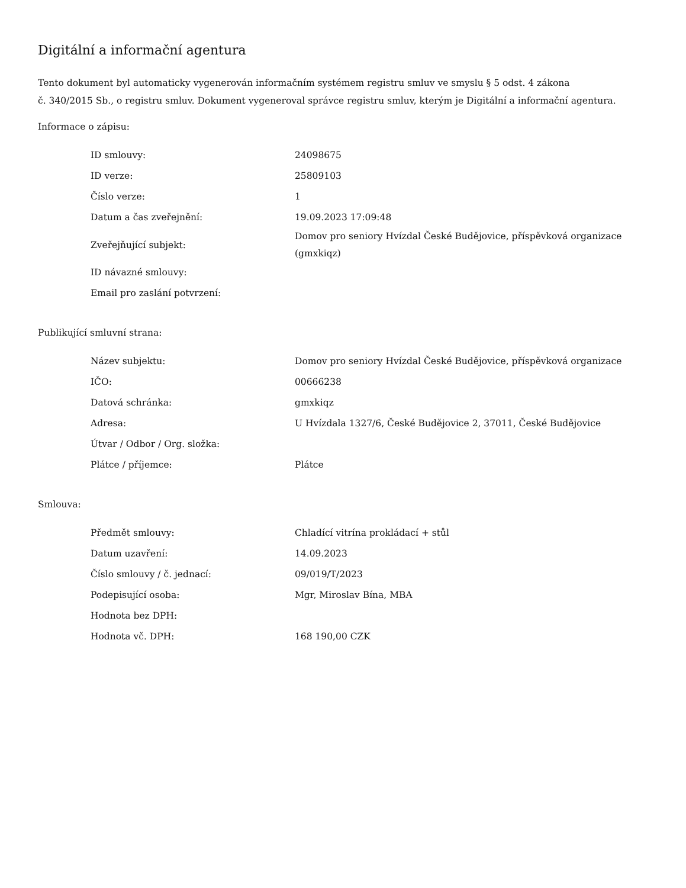Digitální a informační agentura
Tento dokument byl automaticky vygenerován informačním systémem registru smluv ve smyslu § 5 odst. 4 zákona
č. 340/2015 Sb., o registru smluv. Dokument vygeneroval správce registru smluv, kterým je Digitální a informační agentura.
Informace o zápisu:
| ID smlouvy: | 24098675 |
| ID verze: | 25809103 |
| Číslo verze: | 1 |
| Datum a čas zveřejnění: | 19.09.2023 17:09:48 |
| Zveřejňující subjekt: | Domov pro seniory Hvízdal České Budějovice, příspěvková organizace (gmxkiqz) |
| ID návazné smlouvy: | |
| Email pro zaslání potvrzení: | |
Publikující smluvní strana:
| Název subjektu: | Domov pro seniory Hvízdal České Budějovice, příspěvková organizace |
| IČO: | 00666238 |
| Datová schránka: | gmxkiqz |
| Adresa: | U Hvízdala 1327/6, České Budějovice 2, 37011, České Budějovice |
| Útvar / Odbor / Org. složka: | |
| Plátce / příjemce: | Plátce |
Smlouva:
| Předmět smlouvy: | Chladící vitrína prokládací + stůl |
| Datum uzavření: | 14.09.2023 |
| Číslo smlouvy / č. jednací: | 09/019/T/2023 |
| Podepisující osoba: | Mgr, Miroslav Bína, MBA |
| Hodnota bez DPH: | |
| Hodnota vč. DPH: | 168 190,00 CZK |